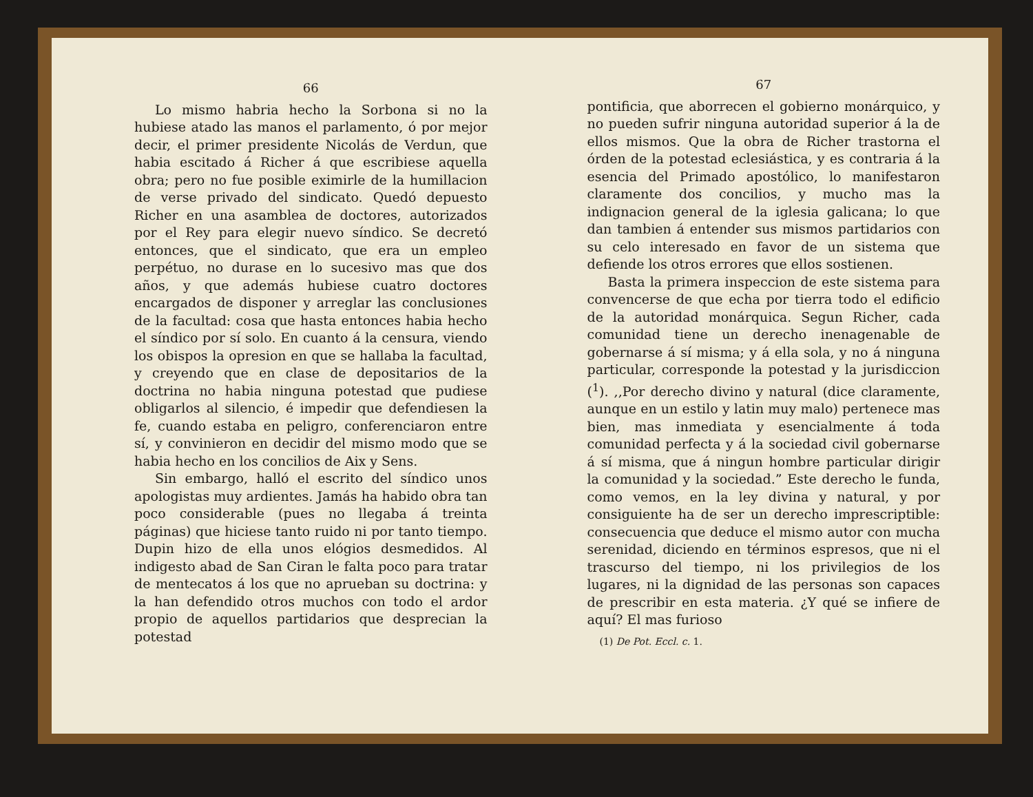66
Lo mismo habria hecho la Sorbona si no la hubiese atado las manos el parlamento, ó por mejor decir, el primer presidente Nicolás de Verdun, que habia escitado á Richer á que escribiese aquella obra; pero no fue posible eximirle de la humillacion de verse privado del sindicato. Quedó depuesto Richer en una asamblea de doctores, autorizados por el Rey para elegir nuevo síndico. Se decretó entonces, que el sindicato, que era un empleo perpétuo, no durase en lo sucesivo mas que dos años, y que además hubiese cuatro doctores encargados de disponer y arreglar las conclusiones de la facultad: cosa que hasta entonces habia hecho el síndico por sí solo. En cuanto á la censura, viendo los obispos la opresion en que se hallaba la facultad, y creyendo que en clase de depositarios de la doctrina no habia ninguna potestad que pudiese obligarlos al silencio, é impedir que defendiesen la fe, cuando estaba en peligro, conferenciaron entre sí, y convinieron en decidir del mismo modo que se habia hecho en los concilios de Aix y Sens.
Sin embargo, halló el escrito del síndico unos apologistas muy ardientes. Jamás ha habido obra tan poco considerable (pues no llegaba á treinta páginas) que hiciese tanto ruido ni por tanto tiempo. Dupin hizo de ella unos elógios desmedidos. Al indigesto abad de San Ciran le falta poco para tratar de mentecatos á los que no aprueban su doctrina: y la han defendido otros muchos con todo el ardor propio de aquellos partidarios que desprecian la potestad
67
pontificia, que aborrecen el gobierno monárquico, y no pueden sufrir ninguna autoridad superior á la de ellos mismos. Que la obra de Richer trastorna el órden de la potestad eclesiástica, y es contraria á la esencia del Primado apostólico, lo manifestaron claramente dos concilios, y mucho mas la indignacion general de la iglesia galicana; lo que dan tambien á entender sus mismos partidarios con su celo interesado en favor de un sistema que defiende los otros errores que ellos sostienen.
Basta la primera inspeccion de este sistema para convencerse de que echa por tierra todo el edificio de la autoridad monárquica. Segun Richer, cada comunidad tiene un derecho inenagenable de gobernarse á sí misma; y á ella sola, y no á ninguna particular, corresponde la potestad y la jurisdiccion (<sup>1</sup>). ,,Por derecho divino y natural (dice claramente, aunque en un estilo y latin muy malo) pertenece mas bien, mas inmediata y esencialmente á toda comunidad perfecta y á la sociedad civil gobernarse á sí misma, que á ningun hombre particular dirigir la comunidad y la sociedad.” Este derecho le funda, como vemos, en la ley divina y natural, y por consiguiente ha de ser un derecho imprescriptible: consecuencia que deduce el mismo autor con mucha serenidad, diciendo en términos espresos, que ni el trascurso del tiempo, ni los privilegios de los lugares, ni la dignidad de las personas son capaces de prescribir en esta materia. ¿Y qué se infiere de aquí? El mas furioso
(1) De Pot. Eccl. c. 1.